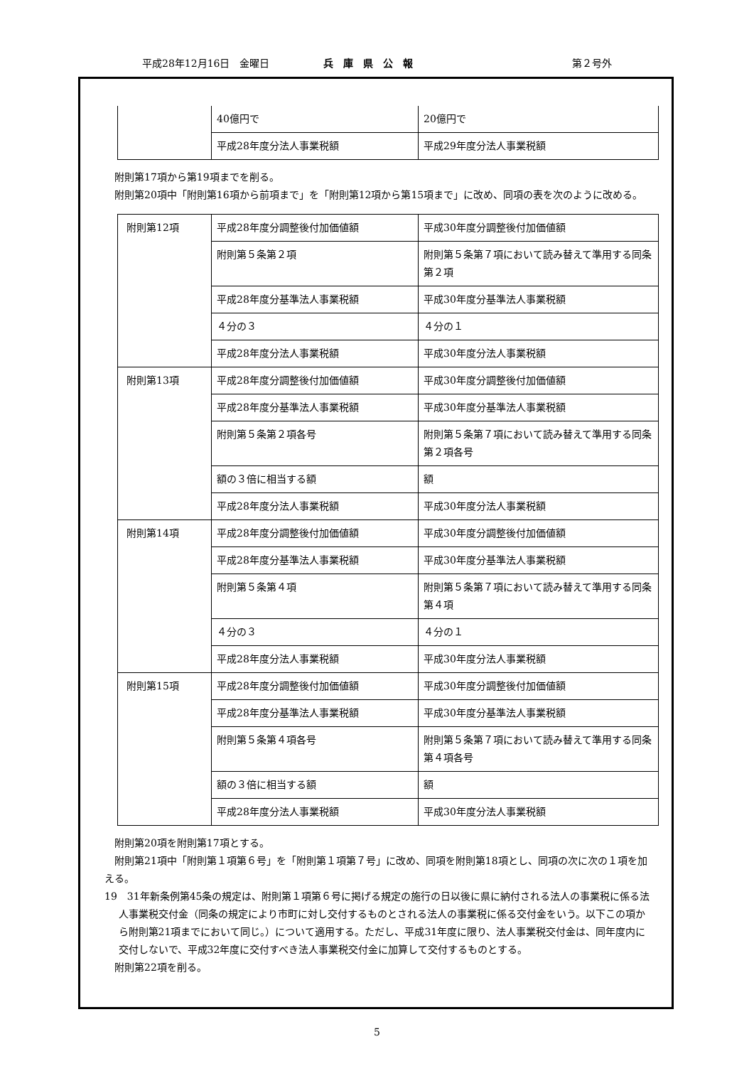平成28年12月16日　金曜日 兵　庫　県　公　報 第２号外
| | 40億円で | 20億円で |
| | 平成28年度分法人事業税額 | 平成29年度分法人事業税額 |
附則第17項から第19項までを削る。
附則第20項中「附則第16項から前項まで」を「附則第12項から第15項まで」に改め、同項の表を次のように改める。
| 附則第12項 | 平成28年度分調整後付加価値額 | 平成30年度分調整後付加価値額 |
| | 附則第５条第２項 | 附則第５条第７項において読み替えて準用する同条第２項 |
| | 平成28年度分基準法人事業税額 | 平成30年度分基準法人事業税額 |
| | ４分の３ | ４分の１ |
| | 平成28年度分法人事業税額 | 平成30年度分法人事業税額 |
| 附則第13項 | 平成28年度分調整後付加価値額 | 平成30年度分調整後付加価値額 |
| | 平成28年度分基準法人事業税額 | 平成30年度分基準法人事業税額 |
| | 附則第５条第２項各号 | 附則第５条第７項において読み替えて準用する同条第２項各号 |
| | 額の３倍に相当する額 | 額 |
| | 平成28年度分法人事業税額 | 平成30年度分法人事業税額 |
| 附則第14項 | 平成28年度分調整後付加価値額 | 平成30年度分調整後付加価値額 |
| | 平成28年度分基準法人事業税額 | 平成30年度分基準法人事業税額 |
| | 附則第５条第４項 | 附則第５条第７項において読み替えて準用する同条第４項 |
| | ４分の３ | ４分の１ |
| | 平成28年度分法人事業税額 | 平成30年度分法人事業税額 |
| 附則第15項 | 平成28年度分調整後付加価値額 | 平成30年度分調整後付加価値額 |
| | 平成28年度分基準法人事業税額 | 平成30年度分基準法人事業税額 |
| | 附則第５条第４項各号 | 附則第５条第７項において読み替えて準用する同条第４項各号 |
| | 額の３倍に相当する額 | 額 |
| | 平成28年度分法人事業税額 | 平成30年度分法人事業税額 |
附則第20項を附則第17項とする。
附則第21項中「附則第１項第６号」を「附則第１項第７号」に改め、同項を附則第18項とし、同項の次に次の１項を加える。
19　31年新条例第45条の規定は、附則第１項第６号に掲げる規定の施行の日以後に県に納付される法人の事業税に係る法人事業税交付金（同条の規定により市町に対し交付するものとされる法人の事業税に係る交付金をいう。以下この項から附則第21項までにおいて同じ。）について適用する。ただし、平成31年度に限り、法人事業税交付金は、同年度内に交付しないで、平成32年度に交付すべき法人事業税交付金に加算して交付するものとする。
附則第22項を削る。
5